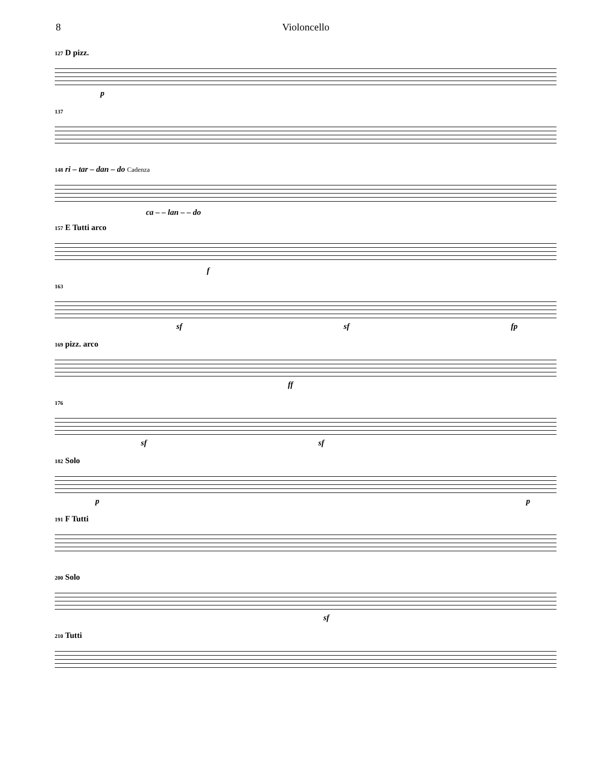8 Violoncello
127 D pizz.
p
137
148 ri – tar – dan – do Cadenza
ca – – lan – – do
157 E Tutti arco
f
163
sf sf fp
169 pizz. arco
ff
176
sf sf
182 Solo
p p
191 F Tutti
200 Solo
sf
210 Tutti